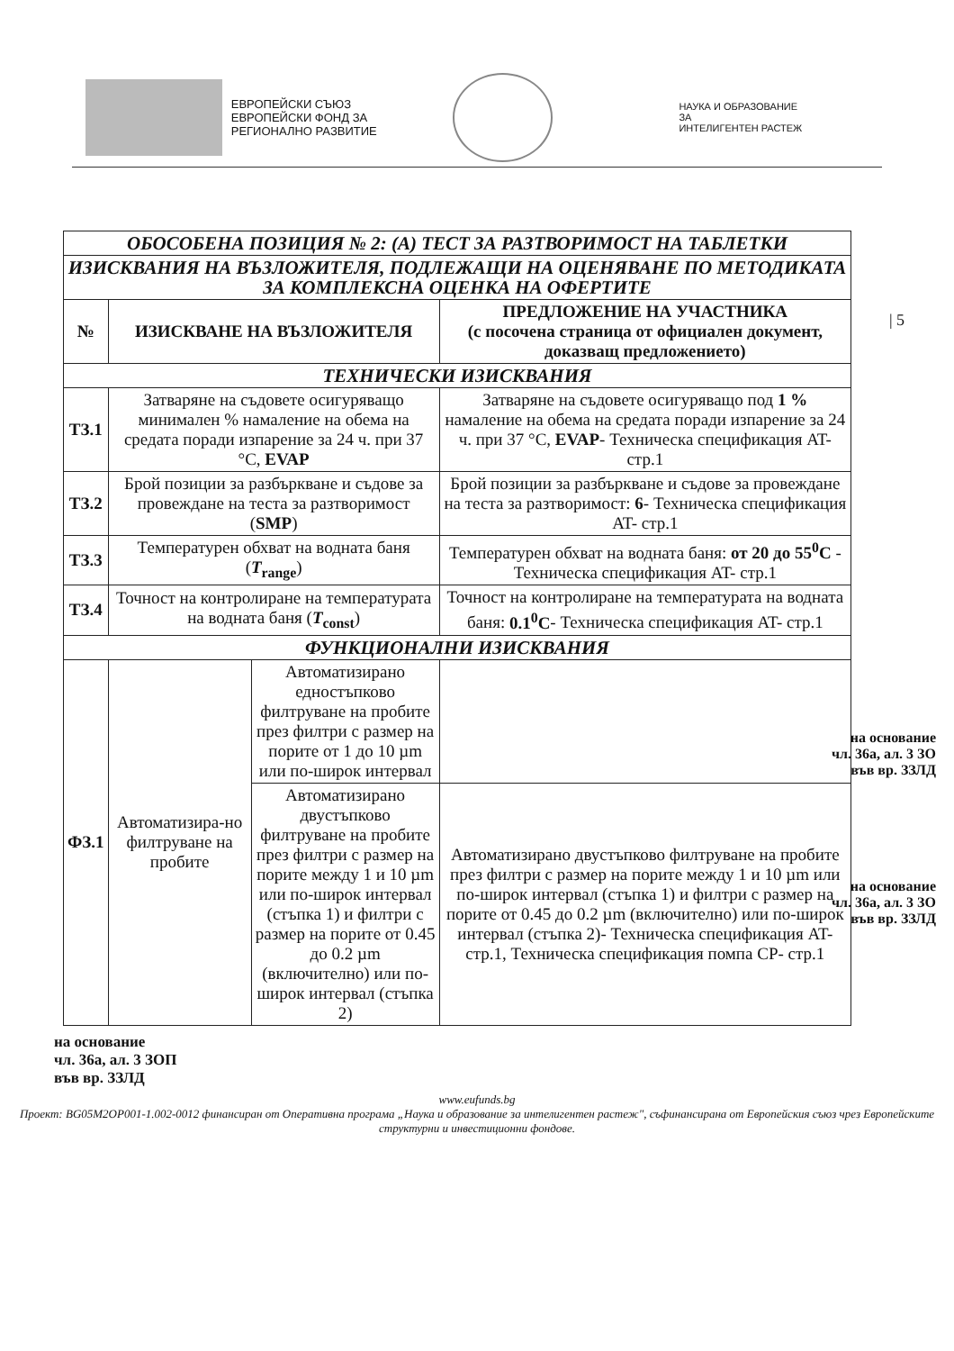ЕВРОПЕЙСКИ СЪЮЗ
ЕВРОПЕЙСКИ ФОНД ЗА
РЕГИОНАЛНО РАЗВИТИЕ
НАУКА И ОБРАЗОВАНИЕ ЗА
ИНТЕЛИГЕНТЕН РАСТЕЖ
| 5
| ОБОСОБЕНА ПОЗИЦИЯ № 2: (А) ТЕСТ ЗА РАЗТВОРИМОСТ НА ТАБЛЕТКИ | | | |
| ИЗИСКВАНИЯ НА ВЪЗЛОЖИТЕЛЯ, ПОДЛЕЖАЩИ НА ОЦЕНЯВАНЕ ПО МЕТОДИКАТА ЗА КОМПЛЕКСНА ОЦЕНКА НА ОФЕРТИТЕ | | | |
| № | ИЗИСКВАНЕ НА ВЪЗЛОЖИТЕЛЯ | | ПРЕДЛОЖЕНИЕ НА УЧАСТНИКА (с посочена страница от официален документ, доказващ предложението) |
| ТЕХНИЧЕСКИ ИЗИСКВАНИЯ | | | |
| ТЗ.1 | Затваряне на съдовете осигуряващо минимален % намаление на обема на средата поради изпарение за 24 ч. при 37 °C, EVAP | | Затваряне на съдовете осигуряващо под 1 % намаление на обема на средата поради изпарение за 24 ч. при 37 °C, EVAP - Техническа спецификация AT- стр.1 |
| ТЗ.2 | Брой позиции за разбъркване и съдове за провеждане на теста за разтворимост ( SMP ) | | Брой позиции за разбъркване и съдове за провеждане на теста за разтворимост: 6 - Техническа спецификация AT- стр.1 |
| ТЗ.3 | Температурен обхват на водната баня ( T<sub>range</sub> ) | | Температурен обхват на водната баня: от 20 до 55<sup>0</sup>C - Техническа спецификация AT- стр.1 |
| ТЗ.4 | Точност на контролиране на температурата на водната баня ( T<sub>const</sub> ) | | Точност на контролиране на температурата на водната баня: 0.1<sup>0</sup>C - Техническа спецификация AT- стр.1 |
| ФУНКЦИОНАЛНИ ИЗИСКВАНИЯ | | | |
| ФЗ.1 | Автоматизира-но филтруване на пробите | Автоматизирано едностъпково филтруване на пробите през филтри с размер на порите от 1 до 10 µm или по-широк интервал | |
| | | Автоматизирано двустъпково филтруване на пробите през филтри с размер на порите между 1 и 10 µm или по-широк интервал (стъпка 1) и филтри с размер на порите от 0.45 до 0.2 µm (включително) или по-широк интервал (стъпка 2) | Автоматизирано двустъпково филтруване на пробите през филтри с размер на порите между 1 и 10 µm или по-широк интервал (стъпка 1) и филтри с размер на порите от 0.45 до 0.2 µm (включително) или по-широк интервал (стъпка 2)- Техническа спецификация AT- стр.1, Техническа спецификация помпа СР- стр.1 |
на основание
чл. 36а, ал. 3 ЗО
във вр. ЗЗЛД
на основание
чл. 36а, ал. 3 ЗО
във вр. ЗЗЛД
на основание
чл. 36а, ал. 3 ЗОП
във вр. ЗЗЛД
www.eufunds.bg
Проект: BG05M2OP001-1.002-0012 финансиран от Оперативна програма „Наука и образование за интелигентен растеж", съфинансирана от Европейския съюз чрез Европейските структурни и инвестиционни фондове.